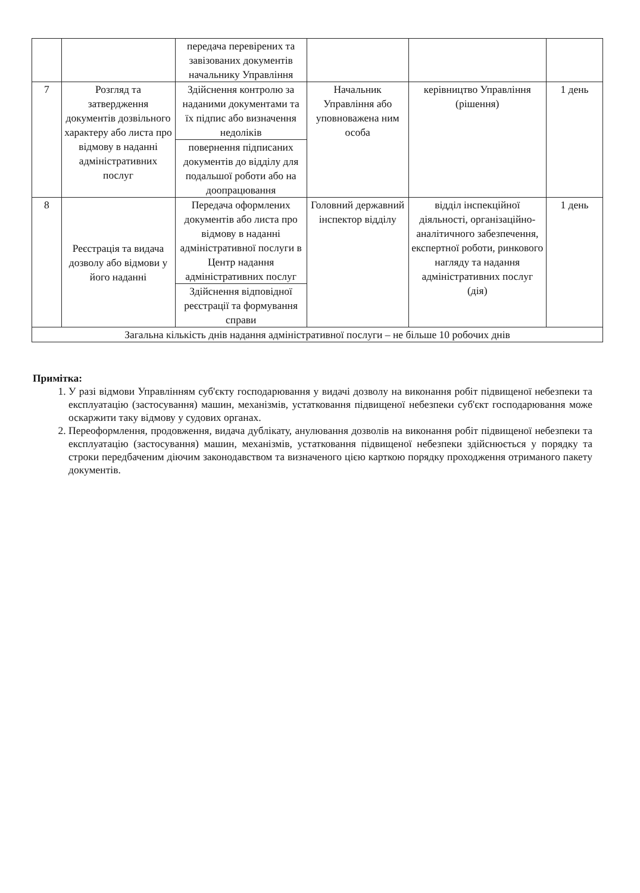| | | передача перевірених та завізованих документів начальнику Управління | | | |
| 7 | Розгляд та затвердження документів дозвільного характеру або листа про відмову в наданні адміністративних послуг | Здійснення контролю за наданими документами та їх підпис або визначення недоліків | Начальник Управління або уповноважена ним особа | керівництво Управління (рішення) | 1 день |
| | | повернення підписаних документів до відділу для подальшої роботи або на доопрацювання | | | |
| 8 | Реєстрація та видача дозволу або відмови у його наданні | Передача оформлених документів або листа про відмову в наданні адміністративної послуги в Центр надання адміністративних послуг | Головний державний інспектор відділу | відділ інспекційної діяльності, організаційно-аналітичного забезпечення, експертної роботи, ринкового нагляду та надання адміністративних послуг (дія) | 1 день |
| | | Здійснення відповідної реєстрації та формування справи | | | |
| Загальна кількість днів надання адміністративної послуги – не більше 10 робочих днів | | | | | |
Примітка:
1. У разі відмови Управлінням суб'єкту господарювання у видачі дозволу на виконання робіт підвищеної небезпеки та експлуатацію (застосування) машин, механізмів, устатковання підвищеної небезпеки суб'єкт господарювання може оскаржити таку відмову у судових органах.
2. Переоформлення, продовження, видача дублікату, анулювання дозволів на виконання робіт підвищеної небезпеки та експлуатацію (застосування) машин, механізмів, устатковання підвищеної небезпеки здійснюється у порядку та строки передбаченим діючим законодавством та визначеного цією карткою порядку проходження отриманого пакету документів.